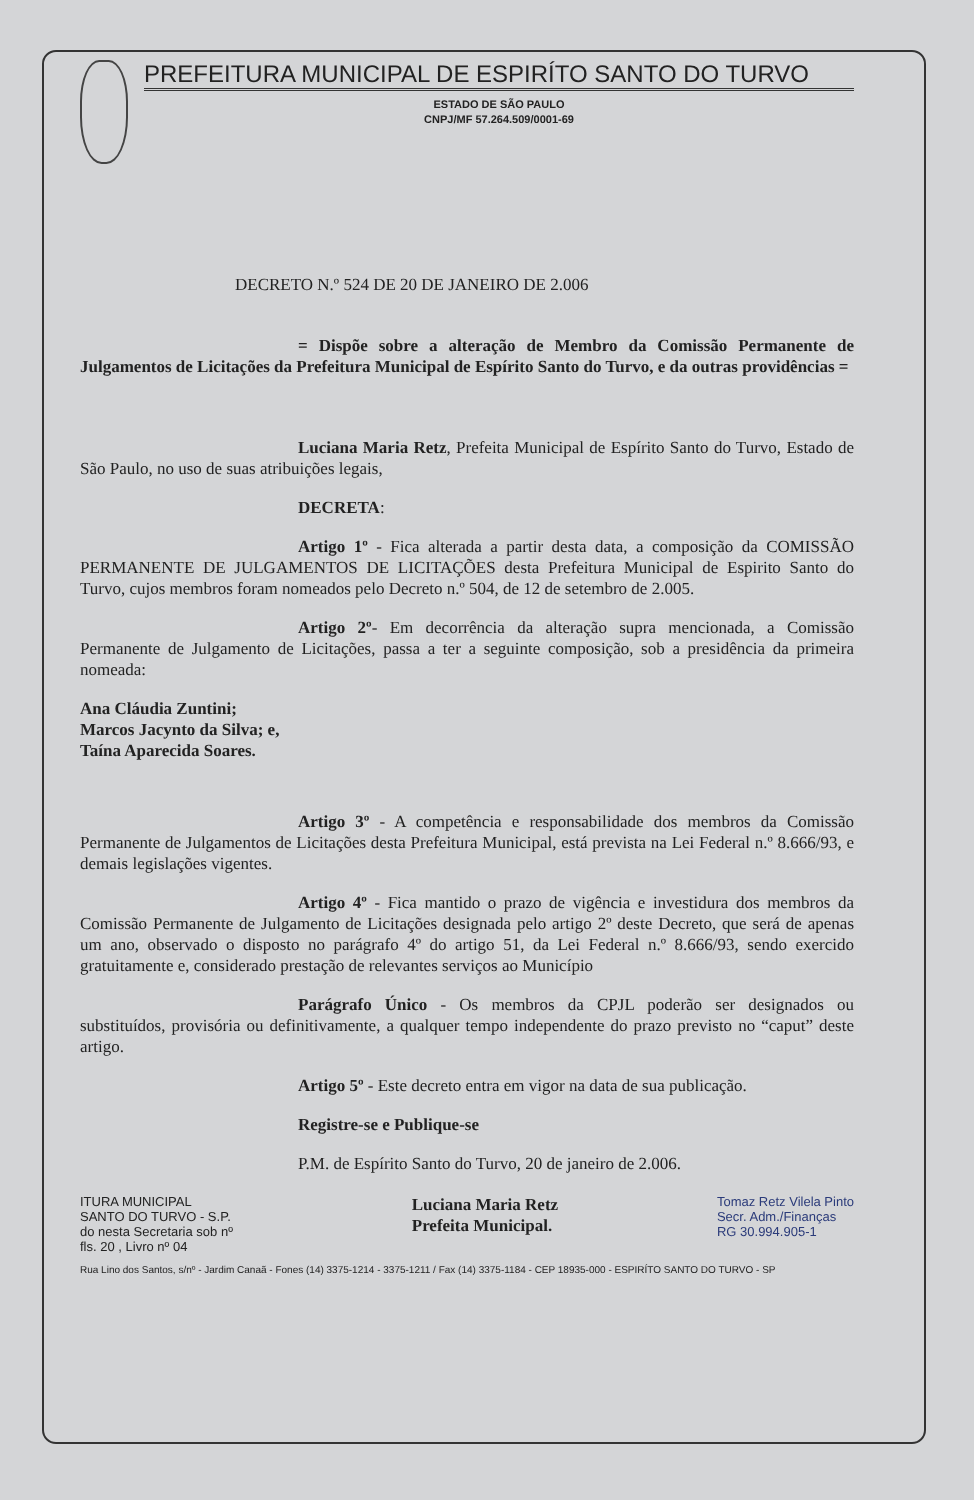PREFEITURA MUNICIPAL DE ESPIRÍTO SANTO DO TURVO
ESTADO DE SÃO PAULO
CNPJ/MF 57.264.509/0001-69
DECRETO N.º 524 DE 20 DE JANEIRO DE 2.006
= Dispõe sobre a alteração de Membro da Comissão Permanente de Julgamentos de Licitações da Prefeitura Municipal de Espírito Santo do Turvo, e da outras providências =
Luciana Maria Retz, Prefeita Municipal de Espírito Santo do Turvo, Estado de São Paulo, no uso de suas atribuições legais,
DECRETA:
Artigo 1º - Fica alterada a partir desta data, a composição da COMISSÃO PERMANENTE DE JULGAMENTOS DE LICITAÇÕES desta Prefeitura Municipal de Espirito Santo do Turvo, cujos membros foram nomeados pelo Decreto n.º 504, de 12 de setembro de 2.005.
Artigo 2º- Em decorrência da alteração supra mencionada, a Comissão Permanente de Julgamento de Licitações, passa a ter a seguinte composição, sob a presidência da primeira nomeada:
Ana Cláudia Zuntini;
Marcos Jacynto da Silva; e,
Taína Aparecida Soares.
Artigo 3º - A competência e responsabilidade dos membros da Comissão Permanente de Julgamentos de Licitações desta Prefeitura Municipal, está prevista na Lei Federal n.º 8.666/93, e demais legislações vigentes.
Artigo 4º - Fica mantido o prazo de vigência e investidura dos membros da Comissão Permanente de Julgamento de Licitações designada pelo artigo 2º deste Decreto, que será de apenas um ano, observado o disposto no parágrafo 4º do artigo 51, da Lei Federal n.º 8.666/93, sendo exercido gratuitamente e, considerado prestação de relevantes serviços ao Município
Parágrafo Único - Os membros da CPJL poderão ser designados ou substituídos, provisória ou definitivamente, a qualquer tempo independente do prazo previsto no “caput” deste artigo.
Artigo 5º - Este decreto entra em vigor na data de sua publicação.
Registre-se e Publique-se
P.M. de Espírito Santo do Turvo, 20 de janeiro de 2.006.
ITURA MUNICIPAL
SANTO DO TURVO - S.P.
do nesta Secretaria sob nº
fls. 20 , Livro nº 04
Luciana Maria Retz
Prefeita Municipal.
Tomaz Retz Vilela Pinto
Secr. Adm./Finanças
RG 30.994.905-1
Rua Lino dos Santos, s/nº - Jardim Canaã - Fones (14) 3375-1214 - 3375-1211 / Fax (14) 3375-1184 - CEP 18935-000 - ESPIRÍTO SANTO DO TURVO - SP